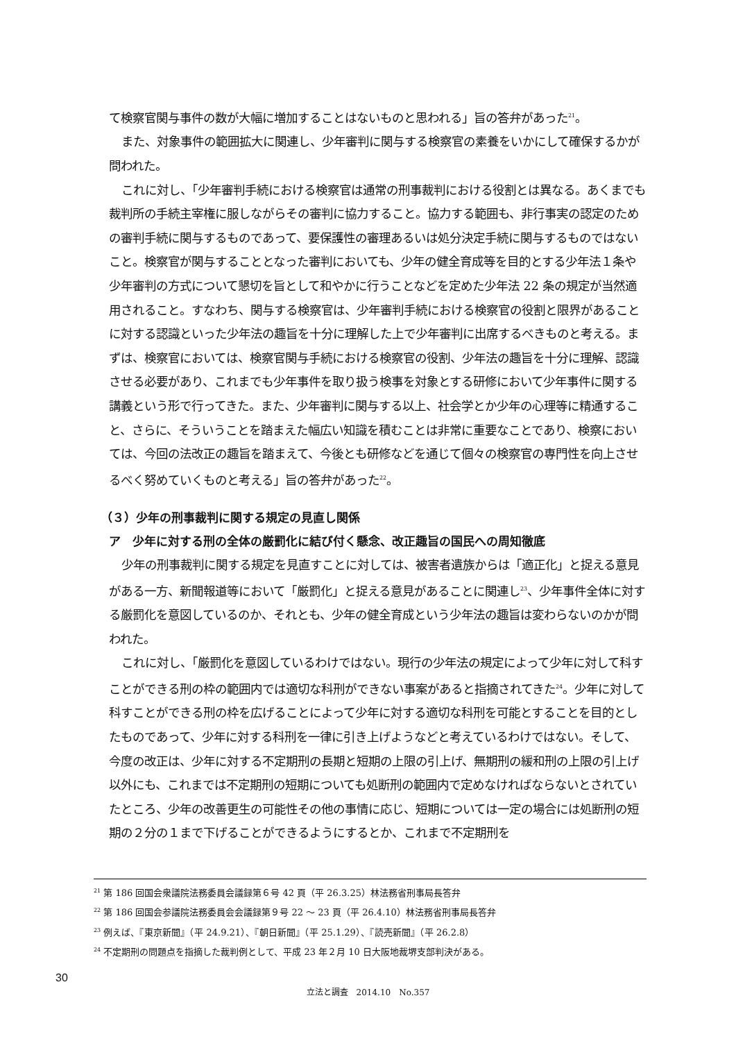て検察官関与事件の数が大幅に増加することはないものと思われる」旨の答弁があった<sup>21</sup>。
また、対象事件の範囲拡大に関連し、少年審判に関与する検察官の素養をいかにして確保するかが問われた。
これに対し、「少年審判手続における検察官は通常の刑事裁判における役割とは異なる。あくまでも裁判所の手続主宰権に服しながらその審判に協力すること。協力する範囲も、非行事実の認定のための審判手続に関与するものであって、要保護性の審理あるいは処分決定手続に関与するものではないこと。検察官が関与することとなった審判においても、少年の健全育成等を目的とする少年法１条や少年審判の方式について懇切を旨として和やかに行うことなどを定めた少年法 22 条の規定が当然適用されること。すなわち、関与する検察官は、少年審判手続における検察官の役割と限界があることに対する認識といった少年法の趣旨を十分に理解した上で少年審判に出席するべきものと考える。まずは、検察官においては、検察官関与手続における検察官の役割、少年法の趣旨を十分に理解、認識させる必要があり、これまでも少年事件を取り扱う検事を対象とする研修において少年事件に関する講義という形で行ってきた。また、少年審判に関与する以上、社会学とか少年の心理等に精通すること、さらに、そういうことを踏まえた幅広い知識を積むことは非常に重要なことであり、検察においては、今回の法改正の趣旨を踏まえて、今後とも研修などを通じて個々の検察官の専門性を向上させるべく努めていくものと考える」旨の答弁があった<sup>22</sup>。
（３）少年の刑事裁判に関する規定の見直し関係
ア　少年に対する刑の全体の厳罰化に結び付く懸念、改正趣旨の国民への周知徹底
少年の刑事裁判に関する規定を見直すことに対しては、被害者遺族からは「適正化」と捉える意見がある一方、新聞報道等において「厳罰化」と捉える意見があることに関連し<sup>23</sup>、少年事件全体に対する厳罰化を意図しているのか、それとも、少年の健全育成という少年法の趣旨は変わらないのかが問われた。
これに対し、「厳罰化を意図しているわけではない。現行の少年法の規定によって少年に対して科すことができる刑の枠の範囲内では適切な科刑ができない事案があると指摘されてきた<sup>24</sup>。少年に対して科すことができる刑の枠を広げることによって少年に対する適切な科刑を可能とすることを目的としたものであって、少年に対する科刑を一律に引き上げようなどと考えているわけではない。そして、今度の改正は、少年に対する不定期刑の長期と短期の上限の引上げ、無期刑の緩和刑の上限の引上げ以外にも、これまでは不定期刑の短期についても処断刑の範囲内で定めなければならないとされていたところ、少年の改善更生の可能性その他の事情に応じ、短期については一定の場合には処断刑の短期の２分の１まで下げることができるようにするとか、これまで不定期刑を
<sup>21</sup> 第 186 回国会衆議院法務委員会議録第６号 42 頁（平 26.3.25）林法務省刑事局長答弁
<sup>22</sup> 第 186 回国会参議院法務委員会会議録第９号 22 ～ 23 頁（平 26.4.10）林法務省刑事局長答弁
<sup>23</sup> 例えば、『東京新聞』（平 24.9.21）、『朝日新聞』（平 25.1.29）、『読売新聞』（平 26.2.8）
<sup>24</sup> 不定期刑の問題点を指摘した裁判例として、平成 23 年２月 10 日大阪地裁堺支部判決がある。
30
立法と調査　2014.10　No.357